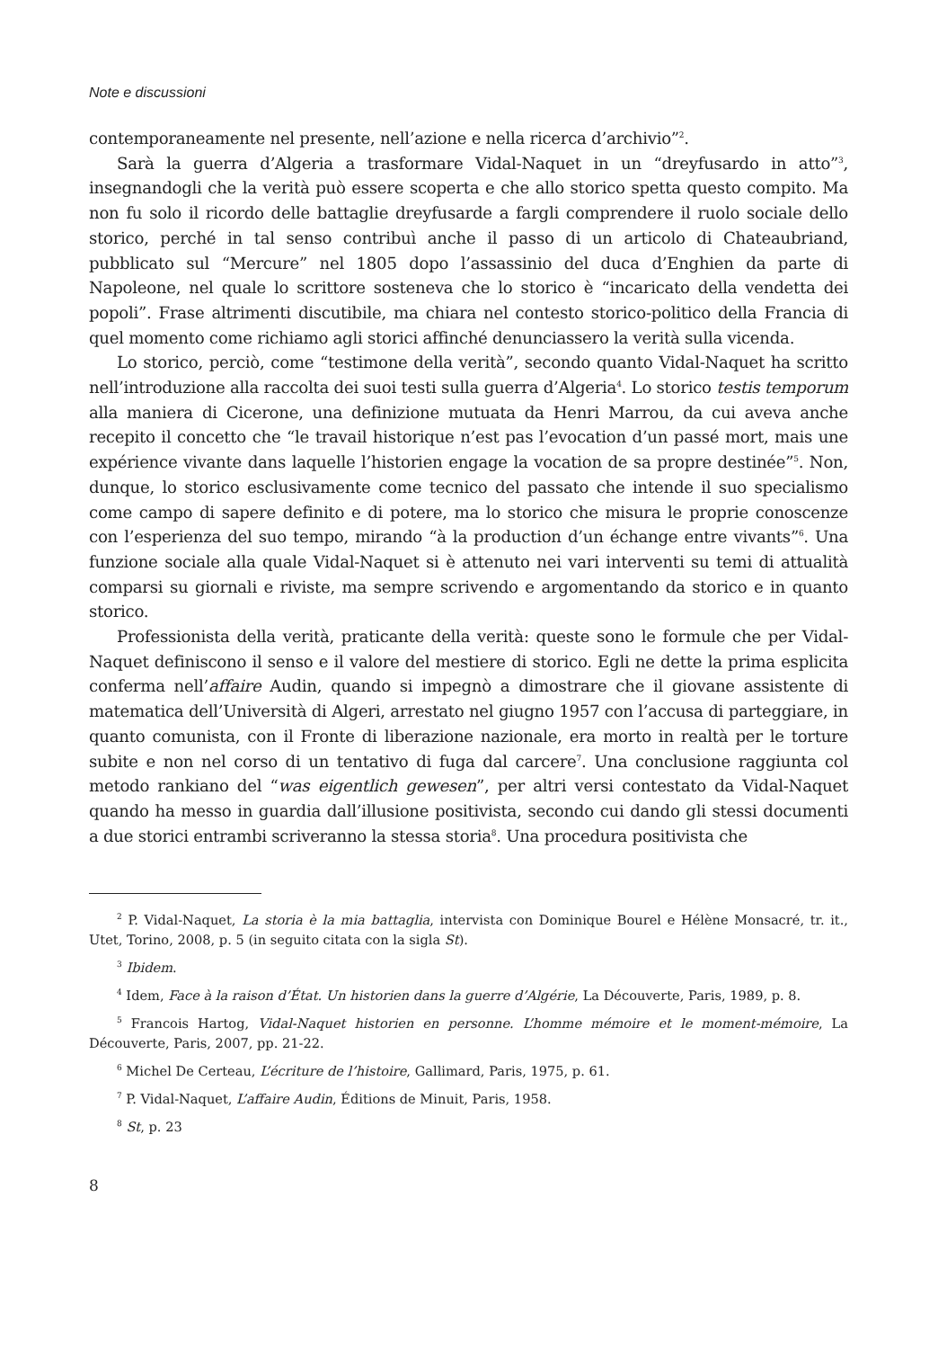Note e discussioni
contemporaneamente nel presente, nell’azione e nella ricerca d’archivio”<sup>2</sup>.
Sarà la guerra d’Algeria a trasformare Vidal-Naquet in un “dreyfusardo in atto”<sup>3</sup>, insegnandogli che la verità può essere scoperta e che allo storico spetta questo compito. Ma non fu solo il ricordo delle battaglie dreyfusarde a fargli comprendere il ruolo sociale dello storico, perché in tal senso contribuì anche il passo di un articolo di Chateaubriand, pubblicato sul “Mercure” nel 1805 dopo l’assassinio del duca d’Enghien da parte di Napoleone, nel quale lo scrittore sosteneva che lo storico è “incaricato della vendetta dei popoli”. Frase altrimenti discutibile, ma chiara nel contesto storico-politico della Francia di quel momento come richiamo agli storici affinché denunciassero la verità sulla vicenda.
Lo storico, perciò, come “testimone della verità”, secondo quanto Vidal-Naquet ha scritto nell’introduzione alla raccolta dei suoi testi sulla guerra d’Algeria<sup>4</sup>. Lo storico testis temporum alla maniera di Cicerone, una definizione mutuata da Henri Marrou, da cui aveva anche recepito il concetto che “le travail historique n’est pas l’evocation d’un passé mort, mais une expérience vivante dans laquelle l’historien engage la vocation de sa propre destinée”<sup>5</sup>. Non, dunque, lo storico esclusivamente come tecnico del passato che intende il suo specialismo come campo di sapere definito e di potere, ma lo storico che misura le proprie conoscenze con l’esperienza del suo tempo, mirando “à la production d’un échange entre vivants”<sup>6</sup>. Una funzione sociale alla quale Vidal-Naquet si è attenuto nei vari interventi su temi di attualità comparsi su giornali e riviste, ma sempre scrivendo e argomentando da storico e in quanto storico.
Professionista della verità, praticante della verità: queste sono le formule che per Vidal-Naquet definiscono il senso e il valore del mestiere di storico. Egli ne dette la prima esplicita conferma nell’affaire Audin, quando si impegnò a dimostrare che il giovane assistente di matematica dell’Università di Algeri, arrestato nel giugno 1957 con l’accusa di parteggiare, in quanto comunista, con il Fronte di liberazione nazionale, era morto in realtà per le torture subite e non nel corso di un tentativo di fuga dal carcere<sup>7</sup>. Una conclusione raggiunta col metodo rankiano del “was eigentlich gewesen”, per altri versi contestato da Vidal-Naquet quando ha messo in guardia dall’illusione positivista, secondo cui dando gli stessi documenti a due storici entrambi scriveranno la stessa storia<sup>8</sup>. Una procedura positivista che
<sup>2</sup> P. Vidal-Naquet, La storia è la mia battaglia, intervista con Dominique Bourel e Hélène Monsacré, tr. it., Utet, Torino, 2008, p. 5 (in seguito citata con la sigla St).
<sup>3</sup> Ibidem.
<sup>4</sup> Idem, Face à la raison d’État. Un historien dans la guerre d’Algérie, La Découverte, Paris, 1989, p. 8.
<sup>5</sup> Francois Hartog, Vidal-Naquet historien en personne. L’homme mémoire et le moment-mémoire, La Découverte, Paris, 2007, pp. 21-22.
<sup>6</sup> Michel De Certeau, L’écriture de l’histoire, Gallimard, Paris, 1975, p. 61.
<sup>7</sup> P. Vidal-Naquet, L’affaire Audin, Éditions de Minuit, Paris, 1958.
<sup>8</sup> St, p. 23
8